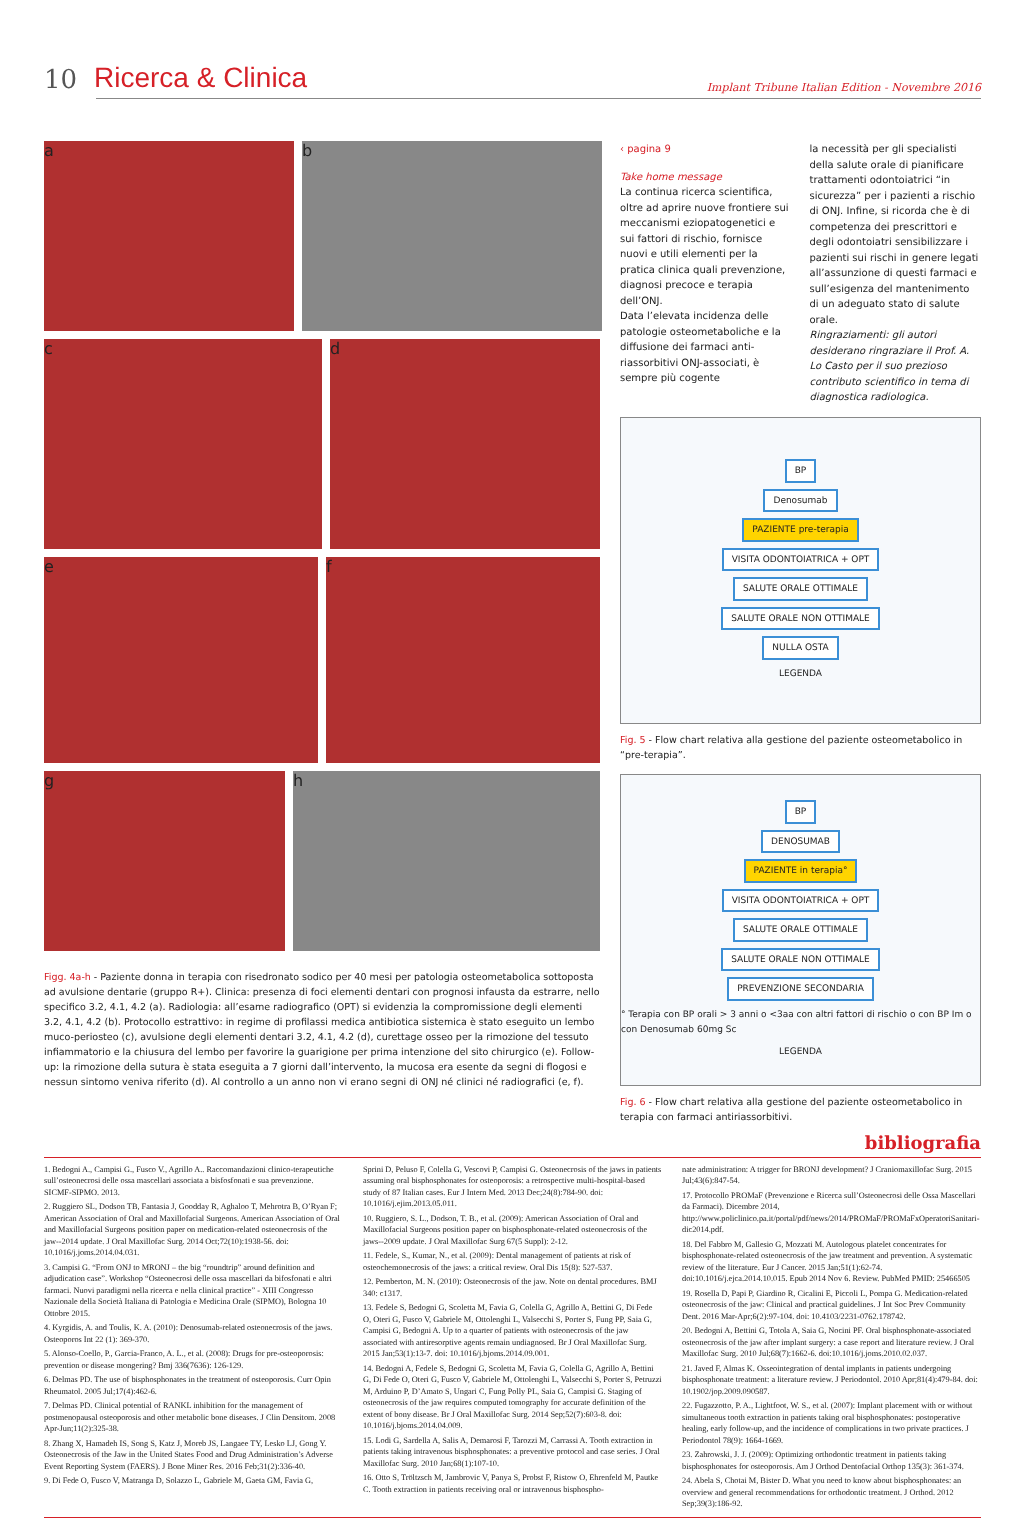10 Ricerca & Clinica Implant Tribune Italian Edition - Novembre 2016
a b
c d
e f
g h
Figg. 4a-h - Paziente donna in terapia con risedronato sodico per 40 mesi per patologia osteometabolica sottoposta ad avulsione dentarie (gruppo R+). Clinica: presenza di foci elementi dentari con prognosi infausta da estrarre, nello specifico 3.2, 4.1, 4.2 (a). Radiologia: all’esame radiografico (OPT) si evidenzia la compromissione degli elementi 3.2, 4.1, 4.2 (b). Protocollo estrattivo: in regime di profilassi medica antibiotica sistemica è stato eseguito un lembo muco-periosteo (c), avulsione degli elementi dentari 3.2, 4.1, 4.2 (d), curettage osseo per la rimozione del tessuto infiammatorio e la chiusura del lembo per favorire la guarigione per prima intenzione del sito chirurgico (e). Follow-up: la rimozione della sutura è stata eseguita a 7 giorni dall’intervento, la mucosa era esente da segni di flogosi e nessun sintomo veniva riferito (d). Al controllo a un anno non vi erano segni di ONJ né clinici né radiografici (e, f).
‹ pagina 9
Take home message
La continua ricerca scientifica, oltre ad aprire nuove frontiere sui meccanismi eziopatogenetici e sui fattori di rischio, fornisce nuovi e utili elementi per la pratica clinica quali prevenzione, diagnosi precoce e terapia dell’ONJ.
Data l’elevata incidenza delle patologie osteometaboliche e la diffusione dei farmaci anti-riassorbitivi ONJ-associati, è sempre più cogente
la necessità per gli specialisti della salute orale di pianificare trattamenti odontoiatrici “in sicurezza” per i pazienti a rischio di ONJ. Infine, si ricorda che è di competenza dei prescrittori e degli odontoiatri sensibilizzare i pazienti sui rischi in genere legati all’assunzione di questi farmaci e sull’esigenza del mantenimento di un adeguato stato di salute orale.
Ringraziamenti: gli autori desiderano ringraziare il Prof. A. Lo Casto per il suo prezioso contributo scientifico in tema di diagnostica radiologica.
BP
Denosumab
PAZIENTE pre-terapia
VISITA ODONTOIATRICA + OPT
SALUTE ORALE OTTIMALE
SALUTE ORALE NON OTTIMALE
NULLA OSTA
LEGENDA
Fig. 5 - Flow chart relativa alla gestione del paziente osteometabolico in “pre-terapia”.
BP
DENOSUMAB
PAZIENTE in terapia°
VISITA ODONTOIATRICA + OPT
SALUTE ORALE OTTIMALE
SALUTE ORALE NON OTTIMALE
PREVENZIONE SECONDARIA
° Terapia con BP orali > 3 anni o <3aa con altri fattori di rischio o con BP Im o con Denosumab 60mg Sc
LEGENDA
Fig. 6 - Flow chart relativa alla gestione del paziente osteometabolico in terapia con farmaci antiriassorbitivi.
bibliografia
1. Bedogni A., Campisi G., Fusco V., Agrillo A.. Raccomandazioni clinico-terapeutiche sull’osteonecrosi delle ossa mascellari associata a bisfosfonati e sua prevenzione. SICMF-SIPMO. 2013.
2. Ruggiero SL, Dodson TB, Fantasia J, Goodday R, Aghaloo T, Mehrotra B, O’Ryan F; American Association of Oral and Maxillofacial Surgeons. American Association of Oral and Maxillofacial Surgeons position paper on medication-related osteonecrosis of the jaw--2014 update. J Oral Maxillofac Surg. 2014 Oct;72(10):1938-56. doi: 10.1016/j.joms.2014.04.031.
3. Campisi G. “From ONJ to MRONJ – the big “roundtrip” around definition and adjudication case”. Workshop “Osteonecrosi delle ossa mascellari da bifosfonati e altri farmaci. Nuovi paradigmi nella ricerca e nella clinical practice” - XIII Congresso Nazionale della Società Italiana di Patologia e Medicina Orale (SIPMO), Bologna 10 Ottobre 2015.
4. Kyrgidis, A. and Toulis, K. A. (2010): Denosumab-related osteonecrosis of the jaws. Osteoporos Int 22 (1): 369-370.
5. Alonso-Coello, P., Garcia-Franco, A. L., et al. (2008): Drugs for pre-osteoporosis: prevention or disease mongering? Bmj 336(7636): 126-129.
6. Delmas PD. The use of bisphosphonates in the treatment of osteoporosis. Curr Opin Rheumatol. 2005 Jul;17(4):462-6.
7. Delmas PD. Clinical potential of RANKL inhibition for the management of postmenopausal osteoporosis and other metabolic bone diseases. J Clin Densitom. 2008 Apr-Jun;11(2):325-38.
8. Zhang X, Hamadeh IS, Song S, Katz J, Moreb JS, Langaee TY, Lesko LJ, Gong Y. Osteonecrosis of the Jaw in the United States Food and Drug Administration’s Adverse Event Reporting System (FAERS). J Bone Miner Res. 2016 Feb;31(2):336-40.
9. Di Fede O, Fusco V, Matranga D, Solazzo L, Gabriele M, Gaeta GM, Favia G,
Sprini D, Peluso F, Colella G, Vescovi P, Campisi G. Osteonecrosis of the jaws in patients assuming oral bisphosphonates for osteoporosis: a retrospective multi-hospital-based study of 87 Italian cases. Eur J Intern Med. 2013 Dec;24(8):784-90. doi: 10.1016/j.ejim.2013.05.011.
10. Ruggiero, S. L., Dodson, T. B., et al. (2009): American Association of Oral and Maxillofacial Surgeons position paper on bisphosphonate-related osteonecrosis of the jaws--2009 update. J Oral Maxillofac Surg 67(5 Suppl): 2-12.
11. Fedele, S., Kumar, N., et al. (2009): Dental management of patients at risk of osteochemonecrosis of the jaws: a critical review. Oral Dis 15(8): 527-537.
12. Pemberton, M. N. (2010): Osteonecrosis of the jaw. Note on dental procedures. BMJ 340: c1317.
13. Fedele S, Bedogni G, Scoletta M, Favia G, Colella G, Agrillo A, Bettini G, Di Fede O, Oteri G, Fusco V, Gabriele M, Ottolenghi L, Valsecchi S, Porter S, Fung PP, Saia G, Campisi G, Bedogni A. Up to a quarter of patients with osteonecrosis of the jaw associated with antiresorptive agents remain undiagnosed. Br J Oral Maxillofac Surg. 2015 Jan;53(1):13-7. doi: 10.1016/j.bjoms.2014.09.001.
14. Bedogni A, Fedele S, Bedogni G, Scoletta M, Favia G, Colella G, Agrillo A, Bettini G, Di Fede O, Oteri G, Fusco V, Gabriele M, Ottolenghi L, Valsecchi S, Porter S, Petruzzi M, Arduino P, D’Amato S, Ungari C, Fung Polly PL, Saia G, Campisi G. Staging of osteonecrosis of the jaw requires computed tomography for accurate definition of the extent of bony disease. Br J Oral Maxillofac Surg. 2014 Sep;52(7):603-8. doi: 10.1016/j.bjoms.2014.04.009.
15. Lodi G, Sardella A, Salis A, Demarosi F, Tarozzi M, Carrassi A. Tooth extraction in patients taking intravenous bisphosphonates: a preventive protocol and case series. J Oral Maxillofac Surg. 2010 Jan;68(1):107-10.
16. Otto S, Tröltzsch M, Jambrovic V, Panya S, Probst F, Ristow O, Ehrenfeld M, Pautke C. Tooth extraction in patients receiving oral or intravenous bisphospho-
nate administration: A trigger for BRONJ development? J Craniomaxillofac Surg. 2015 Jul;43(6):847-54.
17. Protocollo PROMaF (Prevenzione e Ricerca sull’Osteonecrosi delle Ossa Mascellari da Farmaci). Dicembre 2014, http://www.policlinico.pa.it/portal/pdf/news/2014/PROMaF/PROMaFxOperatoriSanitari-dic2014.pdf.
18. Del Fabbro M, Gallesio G, Mozzati M. Autologous platelet concentrates for bisphosphonate-related osteonecrosis of the jaw treatment and prevention. A systematic review of the literature. Eur J Cancer. 2015 Jan;51(1):62-74. doi:10.1016/j.ejca.2014.10.015. Epub 2014 Nov 6. Review. PubMed PMID: 25466505
19. Rosella D, Papi P, Giardino R, Cicalini E, Piccoli L, Pompa G. Medication-related osteonecrosis of the jaw: Clinical and practical guidelines. J Int Soc Prev Community Dent. 2016 Mar-Apr;6(2):97-104. doi: 10.4103/2231-0762.178742.
20. Bedogni A, Bettini G, Totola A, Saia G, Nocini PF. Oral bisphosphonate-associated osteonecrosis of the jaw after implant surgery: a case report and literature review. J Oral Maxillofac Surg. 2010 Jul;68(7):1662-6. doi:10.1016/j.joms.2010.02.037.
21. Javed F, Almas K. Osseointegration of dental implants in patients undergoing bisphosphonate treatment: a literature review. J Periodontol. 2010 Apr;81(4):479-84. doi: 10.1902/jop.2009.090587.
22. Fugazzotto, P. A., Lightfoot, W. S., et al. (2007): Implant placement with or without simultaneous tooth extraction in patients taking oral bisphosphonates: postoperative healing, early follow-up, and the incidence of complications in two private practices. J Periodontol 78(9): 1664-1669.
23. Zahrowski, J. J. (2009): Optimizing orthodontic treatment in patients taking bisphosphonates for osteoporosis. Am J Orthod Dentofacial Orthop 135(3): 361-374.
24. Abela S, Chotai M, Bister D. What you need to know about bisphosphonates: an overview and general recommendations for orthodontic treatment. J Orthod. 2012 Sep;39(3):186-92.